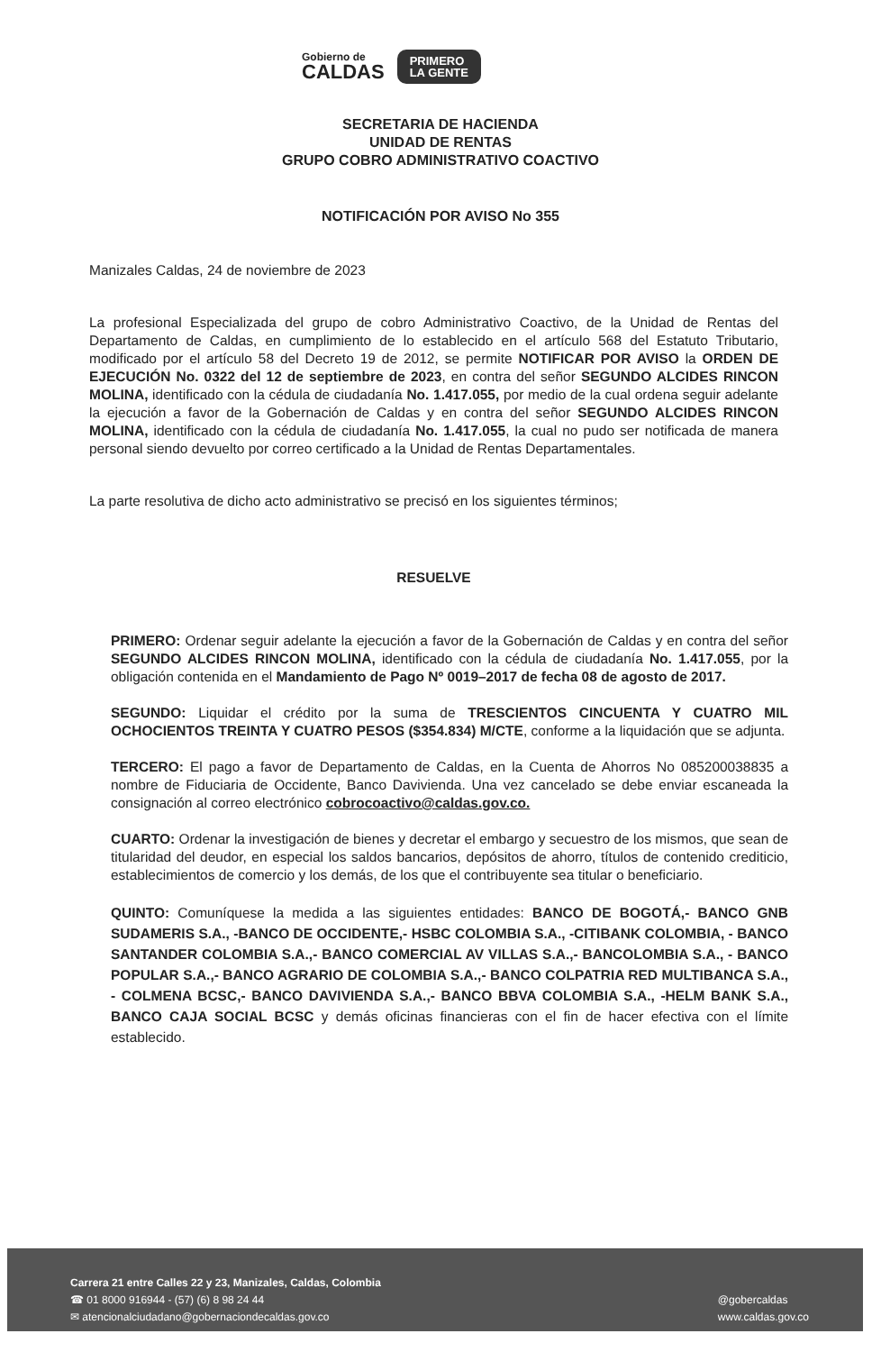Gobierno de
CALDAS
PRIMERO
LA GENTE
SECRETARIA DE HACIENDA
UNIDAD DE RENTAS
GRUPO COBRO ADMINISTRATIVO COACTIVO
NOTIFICACIÓN POR AVISO No 355
Manizales Caldas, 24 de noviembre de 2023
La profesional Especializada del grupo de cobro Administrativo Coactivo, de la Unidad de Rentas del Departamento de Caldas, en cumplimiento de lo establecido en el artículo 568 del Estatuto Tributario, modificado por el artículo 58 del Decreto 19 de 2012, se permite NOTIFICAR POR AVISO la ORDEN DE EJECUCIÓN No. 0322 del 12 de septiembre de 2023, en contra del señor SEGUNDO ALCIDES RINCON MOLINA, identificado con la cédula de ciudadanía No. 1.417.055, por medio de la cual ordena seguir adelante la ejecución a favor de la Gobernación de Caldas y en contra del señor SEGUNDO ALCIDES RINCON MOLINA, identificado con la cédula de ciudadanía No. 1.417.055, la cual no pudo ser notificada de manera personal siendo devuelto por correo certificado a la Unidad de Rentas Departamentales.
La parte resolutiva de dicho acto administrativo se precisó en los siguientes términos;
RESUELVE
PRIMERO: Ordenar seguir adelante la ejecución a favor de la Gobernación de Caldas y en contra del señor SEGUNDO ALCIDES RINCON MOLINA, identificado con la cédula de ciudadanía No. 1.417.055, por la obligación contenida en el Mandamiento de Pago Nº 0019–2017 de fecha 08 de agosto de 2017.
SEGUNDO: Liquidar el crédito por la suma de TRESCIENTOS CINCUENTA Y CUATRO MIL OCHOCIENTOS TREINTA Y CUATRO PESOS ($354.834) M/CTE, conforme a la liquidación que se adjunta.
TERCERO: El pago a favor de Departamento de Caldas, en la Cuenta de Ahorros No 085200038835 a nombre de Fiduciaria de Occidente, Banco Davivienda. Una vez cancelado se debe enviar escaneada la consignación al correo electrónico cobrocoactivo@caldas.gov.co.
CUARTO: Ordenar la investigación de bienes y decretar el embargo y secuestro de los mismos, que sean de titularidad del deudor, en especial los saldos bancarios, depósitos de ahorro, títulos de contenido crediticio, establecimientos de comercio y los demás, de los que el contribuyente sea titular o beneficiario.
QUINTO: Comuníquese la medida a las siguientes entidades: BANCO DE BOGOTÁ,- BANCO GNB SUDAMERIS S.A., -BANCO DE OCCIDENTE,- HSBC COLOMBIA S.A., -CITIBANK COLOMBIA, - BANCO SANTANDER COLOMBIA S.A.,- BANCO COMERCIAL AV VILLAS S.A.,- BANCOLOMBIA S.A., - BANCO POPULAR S.A.,- BANCO AGRARIO DE COLOMBIA S.A.,- BANCO COLPATRIA RED MULTIBANCA S.A., - COLMENA BCSC,- BANCO DAVIVIENDA S.A.,- BANCO BBVA COLOMBIA S.A., -HELM BANK S.A., BANCO CAJA SOCIAL BCSC y demás oficinas financieras con el fin de hacer efectiva con el límite establecido.
Carrera 21 entre Calles 22 y 23, Manizales, Caldas, Colombia
☎ 01 8000 916944 - (57) (6) 8 98 24 44
✉ atencionalciudadano@gobernaciondecaldas.gov.co
@gobercaldas
www.caldas.gov.co